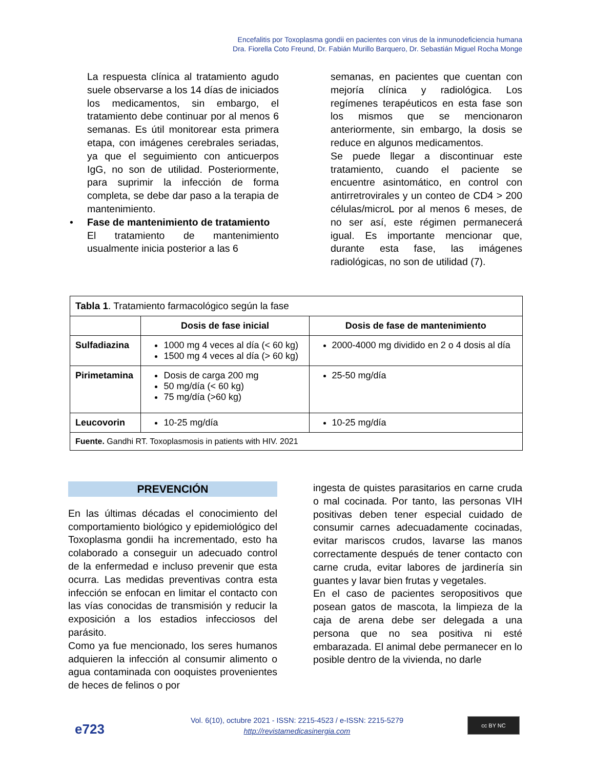Encefalitis por Toxoplasma gondii en pacientes con virus de la inmunodeficiencia humana
Dra. Fiorella Coto Freund, Dr. Fabián Murillo Barquero, Dr. Sebastián Miguel Rocha Monge
La respuesta clínica al tratamiento agudo suele observarse a los 14 días de iniciados los medicamentos, sin embargo, el tratamiento debe continuar por al menos 6 semanas. Es útil monitorear esta primera etapa, con imágenes cerebrales seriadas, ya que el seguimiento con anticuerpos IgG, no son de utilidad. Posteriormente, para suprimir la infección de forma completa, se debe dar paso a la terapia de mantenimiento.
• Fase de mantenimiento de tratamiento
El tratamiento de mantenimiento usualmente inicia posterior a las 6
semanas, en pacientes que cuentan con mejoría clínica y radiológica. Los regímenes terapéuticos en esta fase son los mismos que se mencionaron anteriormente, sin embargo, la dosis se reduce en algunos medicamentos.
Se puede llegar a discontinuar este tratamiento, cuando el paciente se encuentre asintomático, en control con antirretrovirales y un conteo de CD4 > 200 células/microL por al menos 6 meses, de no ser así, este régimen permanecerá igual. Es importante mencionar que, durante esta fase, las imágenes radiológicas, no son de utilidad (7).
| Tabla 1 . Tratamiento farmacológico según la fase | | |
| | Dosis de fase inicial | Dosis de fase de mantenimiento |
| Sulfadiazina | 1000 mg 4 veces al día (< 60 kg) 1500 mg 4 veces al día (> 60 kg) | 2000-4000 mg dividido en 2 o 4 dosis al día |
| Pirimetamina | Dosis de carga 200 mg 50 mg/día (< 60 kg) 75 mg/día (>60 kg) | 25-50 mg/día |
| Leucovorin | 10-25 mg/día | 10-25 mg/día |
| Fuente. Gandhi RT. Toxoplasmosis in patients with HIV. 2021 | | |
PREVENCIÓN
En las últimas décadas el conocimiento del comportamiento biológico y epidemiológico del Toxoplasma gondii ha incrementado, esto ha colaborado a conseguir un adecuado control de la enfermedad e incluso prevenir que esta ocurra. Las medidas preventivas contra esta infección se enfocan en limitar el contacto con las vías conocidas de transmisión y reducir la exposición a los estadios infecciosos del parásito.
Como ya fue mencionado, los seres humanos adquieren la infección al consumir alimento o agua contaminada con ooquistes provenientes de heces de felinos o por
ingesta de quistes parasitarios en carne cruda o mal cocinada. Por tanto, las personas VIH positivas deben tener especial cuidado de consumir carnes adecuadamente cocinadas, evitar mariscos crudos, lavarse las manos correctamente después de tener contacto con carne cruda, evitar labores de jardinería sin guantes y lavar bien frutas y vegetales.
En el caso de pacientes seropositivos que posean gatos de mascota, la limpieza de la caja de arena debe ser delegada a una persona que no sea positiva ni esté embarazada. El animal debe permanecer en lo posible dentro de la vivienda, no darle
e723
Vol. 6(10), octubre 2021 - ISSN: 2215-4523 / e-ISSN: 2215-5279
http://revistamedicasinergia.com
cc BY NC